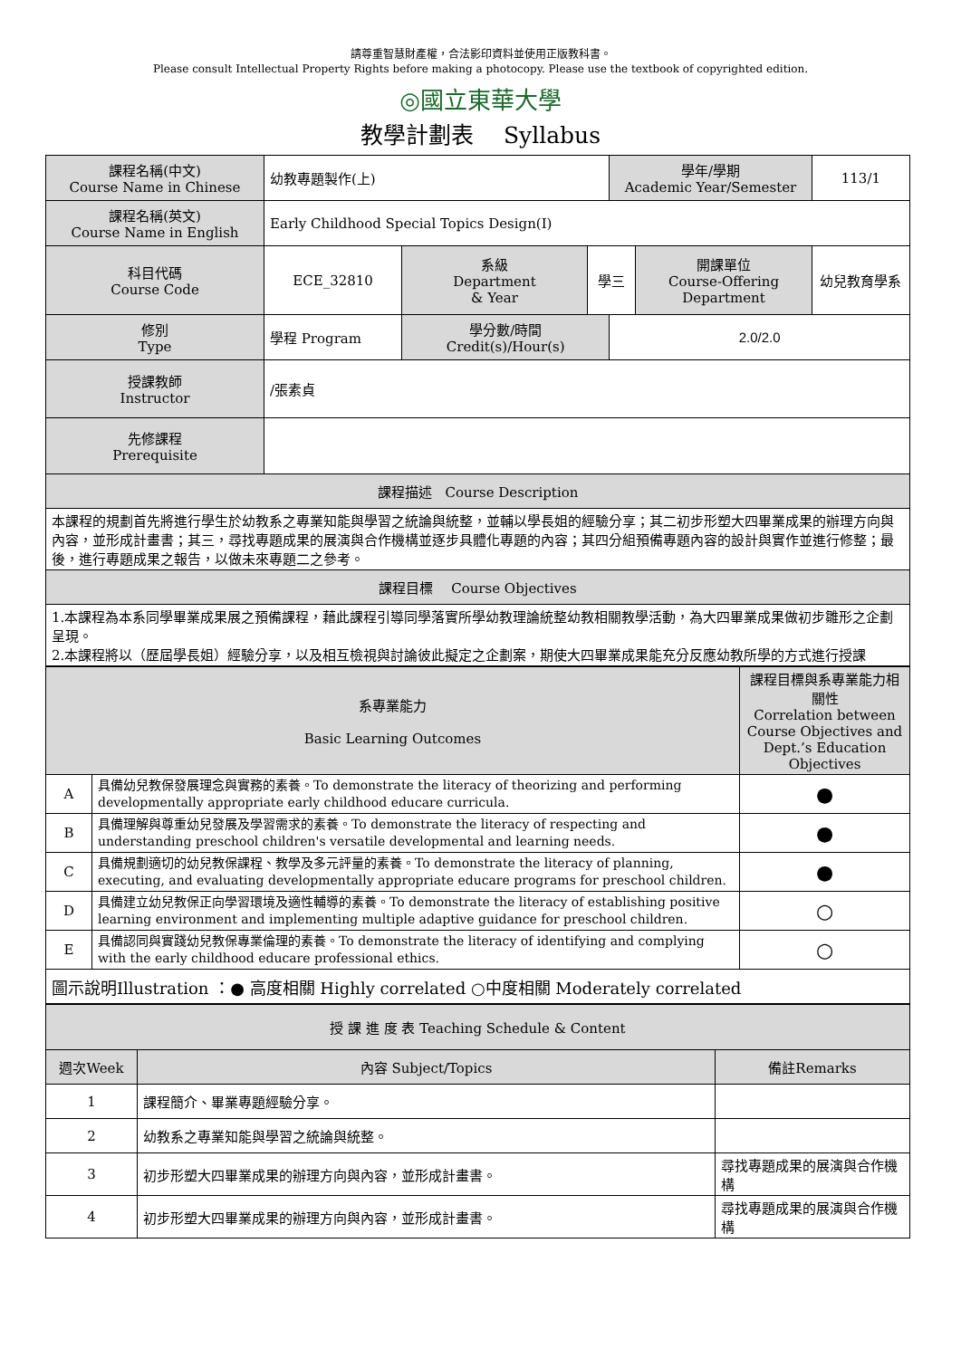請尊重智慧財產權，合法影印資料並使用正版教科書。
Please consult Intellectual Property Rights before making a photocopy. Please use the textbook of copyrighted edition.
◎國立東華大學
教學計劃表　 Syllabus
| 課程名稱(中文) Course Name in Chinese | 幼教專題製作(上) | | | 學年/學期 Academic Year/Semester | | 113/1 |
| 課程名稱(英文) Course Name in English | Early Childhood Special Topics Design(I) | | | | | |
| 科目代碼 Course Code | ECE_32810 | 系級 Department & Year | 學三 | | 開課單位 Course-Offering Department | 幼兒教育學系 |
| 修別 Type | 學程 Program | 學分數/時間 Credit(s)/Hour(s) | | 2.0/2.0 | | |
| 授課教師 Instructor | /張素貞 | | | | | |
| 先修課程 Prerequisite | | | | | | |
| 課程描述 Course Description | | | | | | |
| 本課程的規劃首先將進行學生於幼教系之專業知能與學習之統論與統整，並輔以學長姐的經驗分享；其二初步形塑大四畢業成果的辦理方向與內容，並形成計畫書；其三，尋找專題成果的展演與合作機構並逐步具體化專題的內容；其四分組預備專題內容的設計與實作並進行修整；最後，進行專題成果之報告，以做未來專題二之參考。 | | | | | | |
| 課程目標 Course Objectives | | | | | | |
| 1.本課程為本系同學畢業成果展之預備課程，藉此課程引導同學落實所學幼教理論統整幼教相關教學活動，為大四畢業成果做初步雛形之企劃呈現。 2.本課程將以（歷屆學長姐）經驗分享，以及相互檢視與討論彼此擬定之企劃案，期使大四畢業成果能充分反應幼教所學的方式進行授課 | | | | | | |
| 系專業能力 Basic Learning Outcomes | | 課程目標與系專業能力相關性 Correlation between Course Objectives and Dept.’s Education Objectives |
| A | 具備幼兒教保發展理念與實務的素養。To demonstrate the literacy of theorizing and performing developmentally appropriate early childhood educare curricula. | ● |
| B | 具備理解與尊重幼兒發展及學習需求的素養。To demonstrate the literacy of respecting and understanding preschool children's versatile developmental and learning needs. | ● |
| C | 具備規劃適切的幼兒教保課程、教學及多元評量的素養。To demonstrate the literacy of planning, executing, and evaluating developmentally appropriate educare programs for preschool children. | ● |
| D | 具備建立幼兒教保正向學習環境及適性輔導的素養。To demonstrate the literacy of establishing positive learning environment and implementing multiple adaptive guidance for preschool children. | ○ |
| E | 具備認同與實踐幼兒教保專業倫理的素養。To demonstrate the literacy of identifying and complying with the early childhood educare professional ethics. | ○ |
| 圖示說明Illustration ：● 高度相關 Highly correlated ○中度相關 Moderately correlated | | |
| 授 課 進 度 表 Teaching Schedule & Content | | |
| 週次Week | 內容 Subject/Topics | 備註Remarks |
| 1 | 課程簡介、畢業專題經驗分享。 | |
| 2 | 幼教系之專業知能與學習之統論與統整。 | |
| 3 | 初步形塑大四畢業成果的辦理方向與內容，並形成計畫書。 | 尋找專題成果的展演與合作機構 |
| 4 | 初步形塑大四畢業成果的辦理方向與內容，並形成計畫書。 | 尋找專題成果的展演與合作機構 |